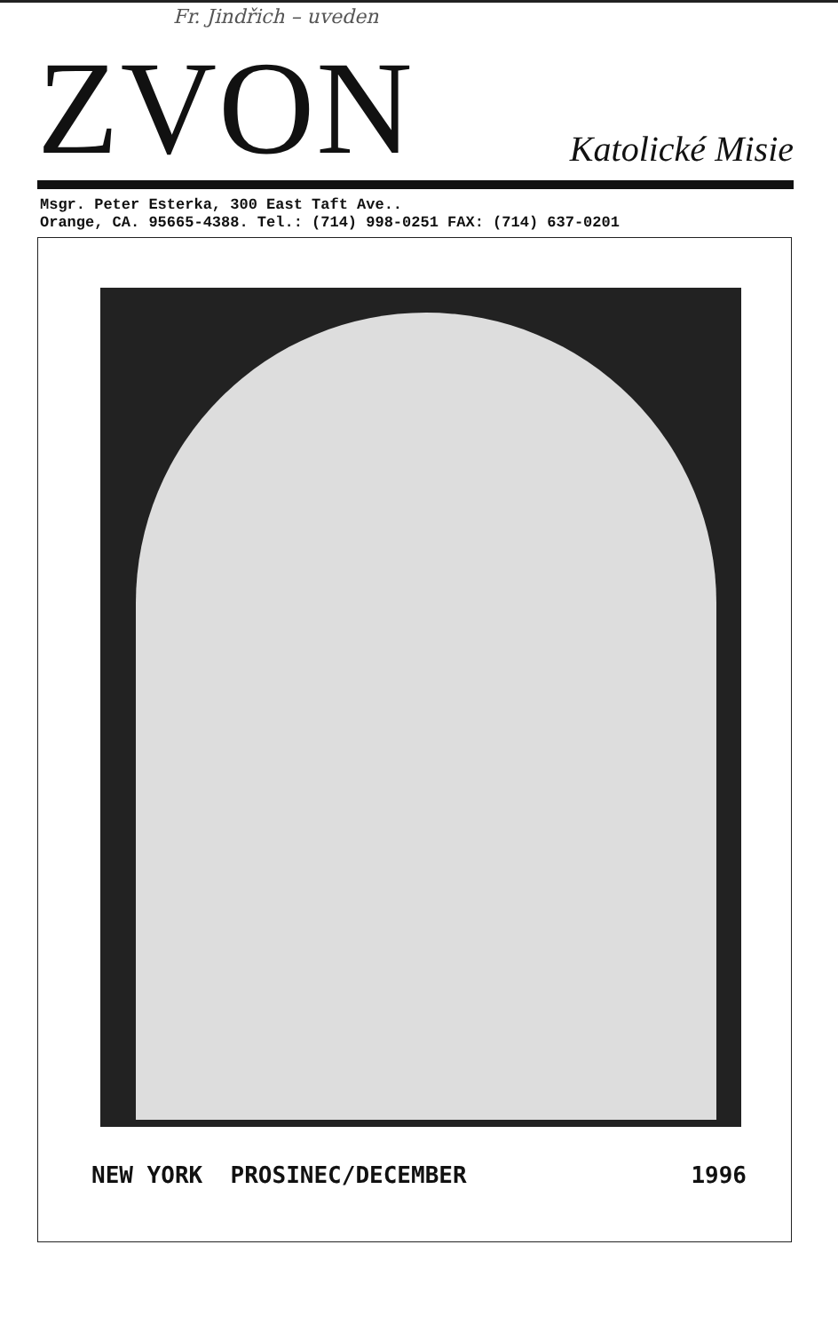Fr. Jindřich – uveden
ZVON
Katolické Misie
Msgr. Peter Esterka, 300 East Taft Ave..
Orange, CA. 95665-4388. Tel.: (714) 998-0251 FAX: (714) 637-0201
NEW YORK PROSINEC/DECEMBER 1996